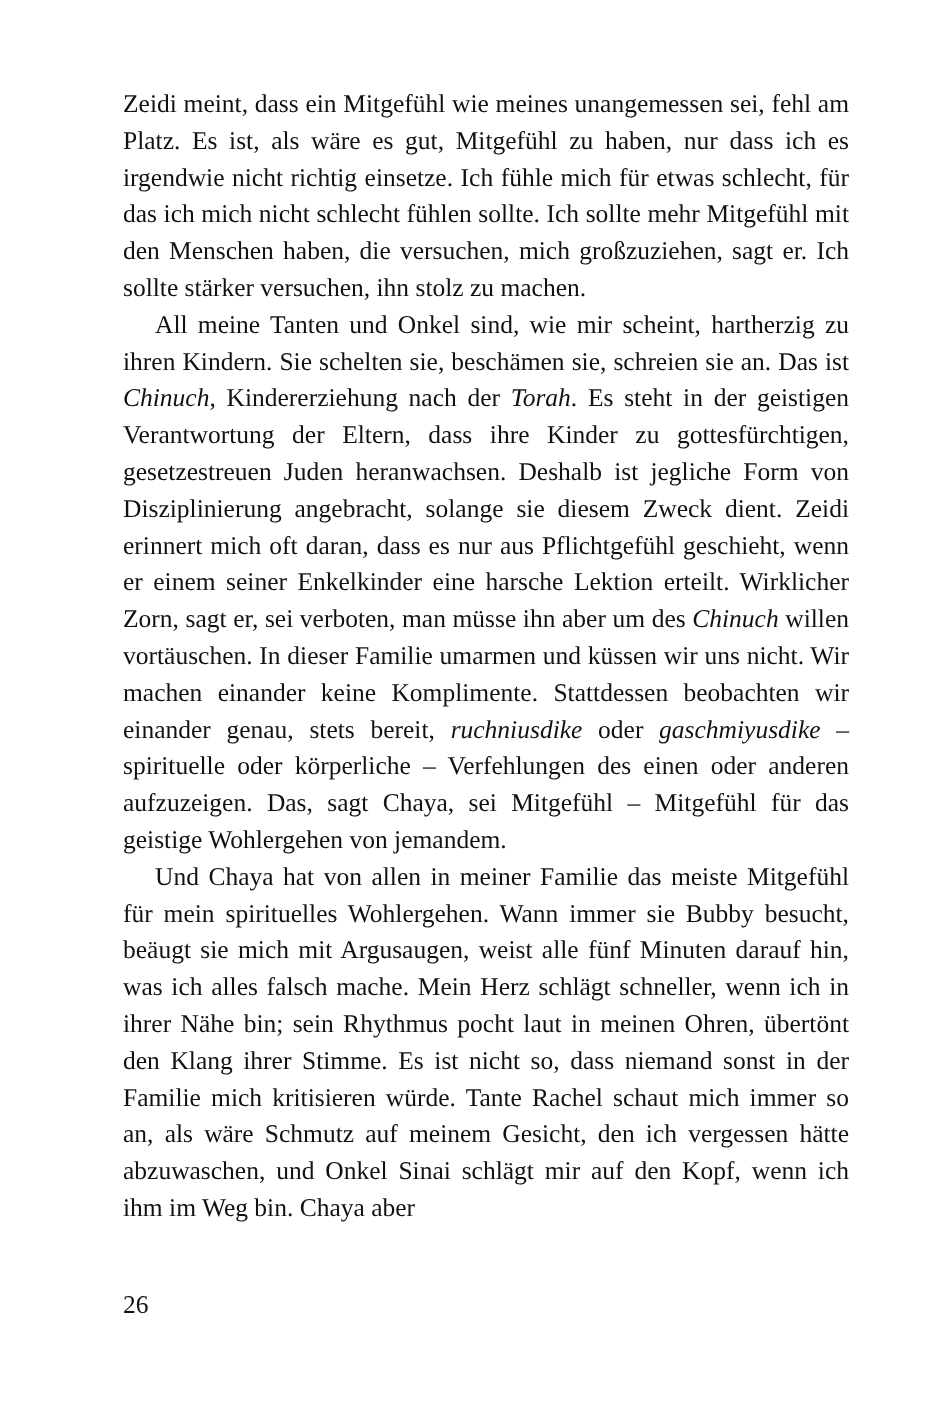Zeidi meint, dass ein Mitgefühl wie meines unangemessen sei, fehl am Platz. Es ist, als wäre es gut, Mitgefühl zu haben, nur dass ich es irgendwie nicht richtig einsetze. Ich fühle mich für etwas schlecht, für das ich mich nicht schlecht fühlen sollte. Ich sollte mehr Mitgefühl mit den Menschen haben, die versuchen, mich großzuziehen, sagt er. Ich sollte stärker versuchen, ihn stolz zu machen.
All meine Tanten und Onkel sind, wie mir scheint, hartherzig zu ihren Kindern. Sie schelten sie, beschämen sie, schreien sie an. Das ist Chinuch, Kindererziehung nach der Torah. Es steht in der geistigen Verantwortung der Eltern, dass ihre Kinder zu gottesfürchtigen, gesetzestreuen Juden heranwachsen. Deshalb ist jegliche Form von Disziplinierung angebracht, solange sie diesem Zweck dient. Zeidi erinnert mich oft daran, dass es nur aus Pflichtgefühl geschieht, wenn er einem seiner Enkelkinder eine harsche Lektion erteilt. Wirklicher Zorn, sagt er, sei verboten, man müsse ihn aber um des Chinuch willen vortäuschen. In dieser Familie umarmen und küssen wir uns nicht. Wir machen einander keine Komplimente. Stattdessen beobachten wir einander genau, stets bereit, ruchniusdike oder gaschmiyusdike – spirituelle oder körperliche – Verfehlungen des einen oder anderen aufzuzeigen. Das, sagt Chaya, sei Mitgefühl – Mitgefühl für das geistige Wohlergehen von jemandem.
Und Chaya hat von allen in meiner Familie das meiste Mitgefühl für mein spirituelles Wohlergehen. Wann immer sie Bubby besucht, beäugt sie mich mit Argusaugen, weist alle fünf Minuten darauf hin, was ich alles falsch mache. Mein Herz schlägt schneller, wenn ich in ihrer Nähe bin; sein Rhythmus pocht laut in meinen Ohren, übertönt den Klang ihrer Stimme. Es ist nicht so, dass niemand sonst in der Familie mich kritisieren würde. Tante Rachel schaut mich immer so an, als wäre Schmutz auf meinem Gesicht, den ich vergessen hätte abzuwaschen, und Onkel Sinai schlägt mir auf den Kopf, wenn ich ihm im Weg bin. Chaya aber
26